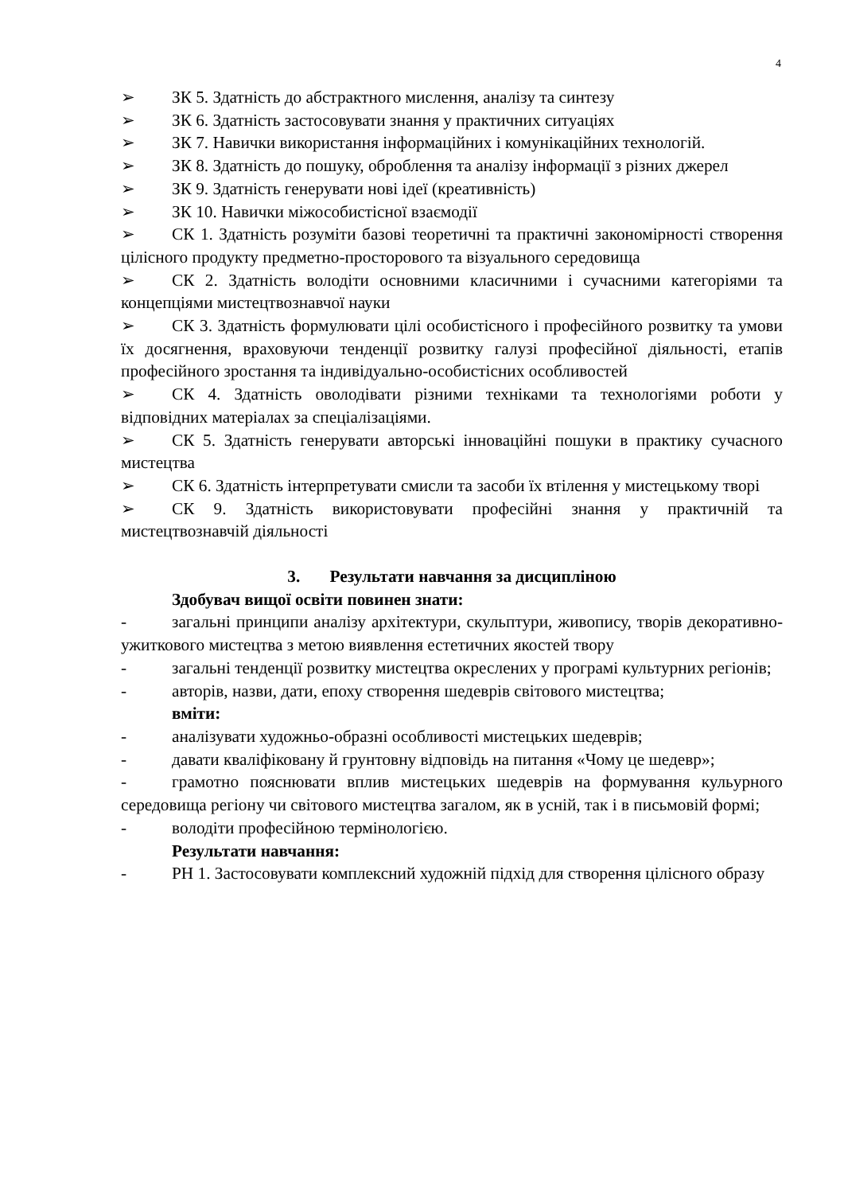4
➢ ЗК 5. Здатність до абстрактного мислення, аналізу та синтезу
➢ ЗК 6. Здатність застосовувати знання у практичних ситуаціях
➢ ЗК 7. Навички використання інформаційних і комунікаційних технологій.
➢ ЗК 8. Здатність до пошуку, оброблення та аналізу інформації з різних джерел
➢ ЗК 9. Здатність генерувати нові ідеї (креативність)
➢ ЗК 10. Навички міжособистісної взаємодії
➢ СК 1. Здатність розуміти базові теоретичні та практичні закономірності створення цілісного продукту предметно-просторового та візуального середовища
➢ СК 2. Здатність володіти основними класичними і сучасними категоріями та концепціями мистецтвознавчої науки
➢ СК 3. Здатність формулювати цілі особистісного і професійного розвитку та умови їх досягнення, враховуючи тенденції розвитку галузі професійної діяльності, етапів професійного зростання та індивідуально-особистісних особливостей
➢ СК 4. Здатність оволодівати різними техніками та технологіями роботи у відповідних матеріалах за спеціалізаціями.
➢ СК 5. Здатність генерувати авторські інноваційні пошуки в практику сучасного мистецтва
➢ СК 6. Здатність інтерпретувати смисли та засоби їх втілення у мистецькому творі
➢ СК 9. Здатність використовувати професійні знання у практичній та мистецтвознавчій діяльності
3. Результати навчання за дисципліною
Здобувач вищої освіти повинен знати:
- загальні принципи аналізу архітектури, скульптури, живопису, творів декоративно-ужиткового мистецтва з метою виявлення естетичних якостей твору
- загальні тенденції розвитку мистецтва окреслених у програмі культурних регіонів;
- авторів, назви, дати, епоху створення шедеврів світового мистецтва;
вміти:
- аналізувати художньо-образні особливості мистецьких шедеврів;
- давати кваліфіковану й грунтовну відповідь на питання «Чому це шедевр»;
- грамотно пояснювати вплив мистецьких шедеврів на формування кульурного середовища регіону чи світового мистецтва загалом, як в усній, так і в письмовій формі;
- володіти професійною термінологією.
Результати навчання:
- РН 1. Застосовувати комплексний художній підхід для створення цілісного образу